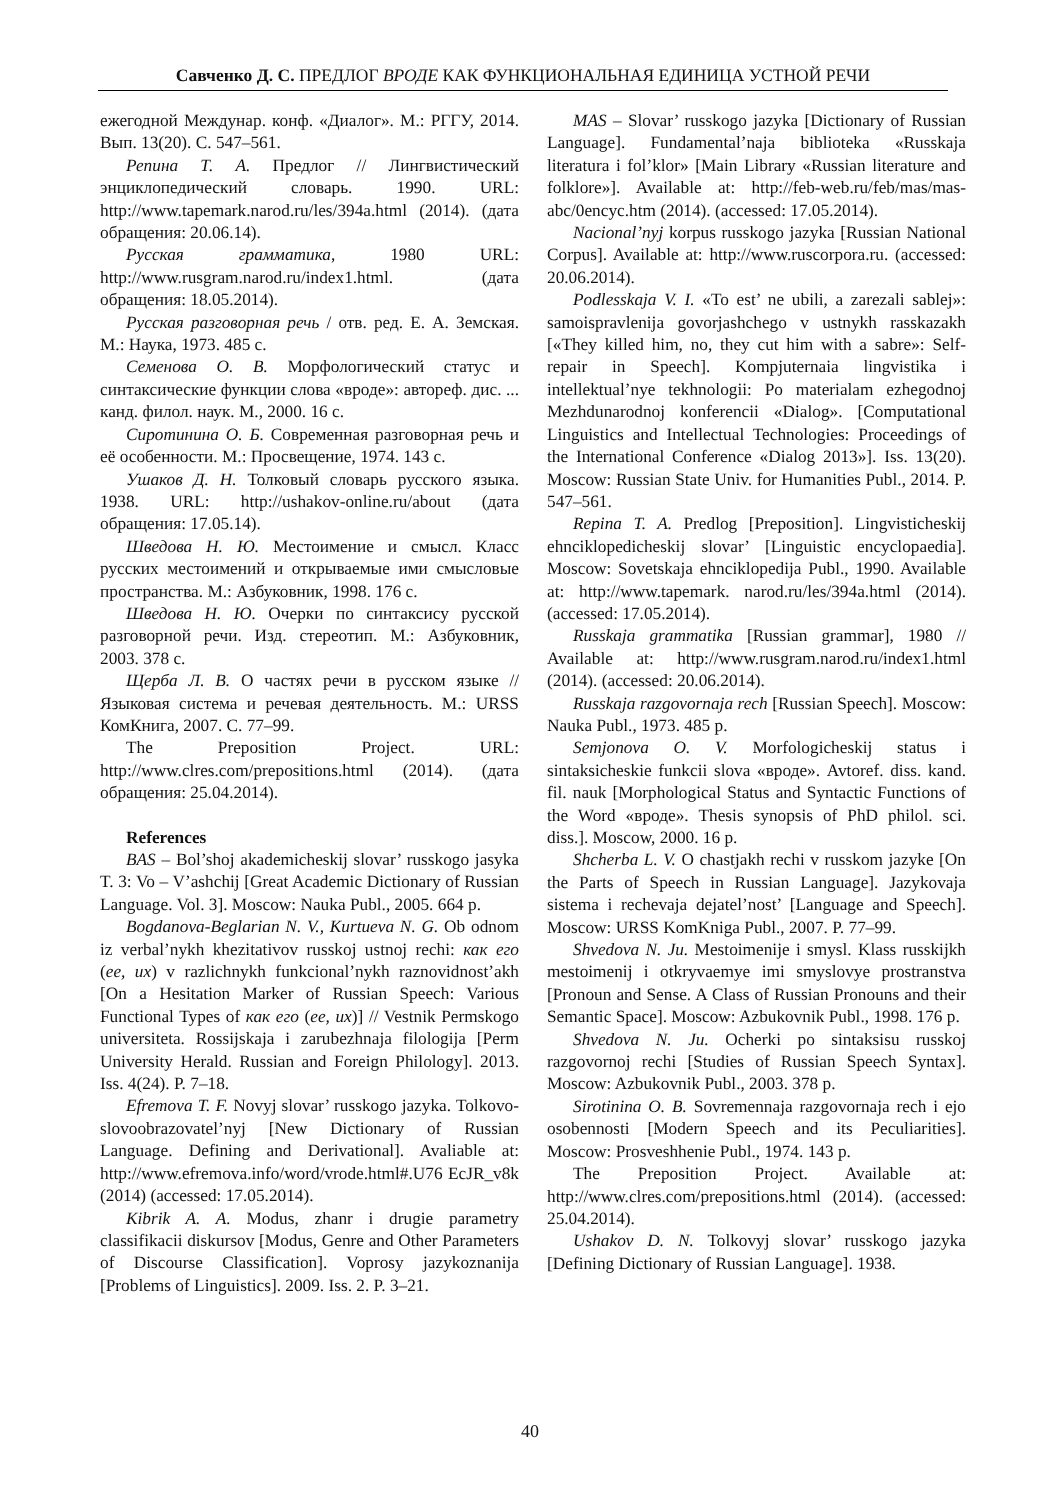Савченко Д. С. ПРЕДЛОГ ВРОДЕ КАК ФУНКЦИОНАЛЬНАЯ ЕДИНИЦА УСТНОЙ РЕЧИ
ежегодной Междунар. конф. «Диалог». М.: РГГУ, 2014. Вып. 13(20). С. 547–561.
Репина Т. А. Предлог // Лингвистический энциклопедический словарь. 1990. URL: http://www.tapemark.narod.ru/les/394a.html (2014). (дата обращения: 20.06.14).
Русская грамматика, 1980 URL: http://www.rusgram.narod.ru/index1.html. (дата обращения: 18.05.2014).
Русская разговорная речь / отв. ред. Е. А. Земская. М.: Наука, 1973. 485 с.
Семенова О. В. Морфологический статус и синтаксические функции слова «вроде»: автореф. дис. ... канд. филол. наук. М., 2000. 16 с.
Сиротинина О. Б. Современная разговорная речь и её особенности. М.: Просвещение, 1974. 143 с.
Ушаков Д. Н. Толковый словарь русского языка. 1938. URL: http://ushakov-online.ru/about (дата обращения: 17.05.14).
Шведова Н. Ю. Местоимение и смысл. Класс русских местоимений и открываемые ими смысловые пространства. М.: Азбуковник, 1998. 176 с.
Шведова Н. Ю. Очерки по синтаксису русской разговорной речи. Изд. стереотип. М.: Азбуковник, 2003. 378 с.
Щерба Л. В. О частях речи в русском языке // Языковая система и речевая деятельность. М.: URSS КомКнига, 2007. С. 77–99.
The Preposition Project. URL: http://www.clres.com/prepositions.html (2014). (дата обращения: 25.04.2014).
References
BAS – Bol’shoj akademicheskij slovar’ russkogo jasyka T. 3: Vo – V’ashchij [Great Academic Dictionary of Russian Language. Vol. 3]. Moscow: Nauka Publ., 2005. 664 p.
Bogdanova-Beglarian N. V., Kurtueva N. G. Ob odnom iz verbal’nykh khezitativov russkoj ustnoj rechi: как его (ее, их) v razlichnykh funkcional’nykh raznovidnost’akh [On a Hesitation Marker of Russian Speech: Various Functional Types of как его (ее, их)] // Vestnik Permskogo universiteta. Rossijskaja i zarubezhnaja filologija [Perm University Herald. Russian and Foreign Philology]. 2013. Iss. 4(24). P. 7–18.
Efremova T. F. Novyj slovar’ russkogo jazyka. Tolkovo-slovoobrazovatel’nyj [New Dictionary of Russian Language. Defining and Derivational]. Avaliable at: http://www.efremova.info/word/vrode.html#.U76 EcJR_v8k (2014) (accessed: 17.05.2014).
Kibrik A. A. Modus, zhanr i drugie parametry classifikacii diskursov [Modus, Genre and Other Parameters of Discourse Classification]. Voprosy jazykoznanija [Problems of Linguistics]. 2009. Iss. 2. P. 3–21.
MAS – Slovar’ russkogo jazyka [Dictionary of Russian Language]. Fundamental’naja biblioteka «Russkaja literatura i fol’klor» [Main Library «Russian literature and folklore»]. Available at: http://feb-web.ru/feb/mas/mas-abc/0encyc.htm (2014). (accessed: 17.05.2014).
Nacional’nyj korpus russkogo jazyka [Russian National Corpus]. Available at: http://www.ruscorpora.ru. (accessed: 20.06.2014).
Podlesskaja V. I. «To est’ ne ubili, a zarezali sablej»: samoispravlenija govorjashchego v ustnykh rasskazakh [«They killed him, no, they cut him with a sabre»: Self-repair in Speech]. Kompjuternaia lingvistika i intellektual’nye tekhnologii: Po materialam ezhegodnoj Mezhdunarodnoj konferencii «Dialog». [Computational Linguistics and Intellectual Technologies: Proceedings of the International Conference «Dialog 2013»]. Iss. 13(20). Moscow: Russian State Univ. for Humanities Publ., 2014. P. 547–561.
Repina T. A. Predlog [Preposition]. Lingvisticheskij ehnciklopedicheskij slovar’ [Linguistic encyclopaedia]. Moscow: Sovetskaja ehnciklopedija Publ., 1990. Available at: http://www.tapemark. narod.ru/les/394a.html (2014). (accessed: 17.05.2014).
Russkaja grammatika [Russian grammar], 1980 // Available at: http://www.rusgram.narod.ru/index1.html (2014). (accessed: 20.06.2014).
Russkaja razgovornaja rech [Russian Speech]. Moscow: Nauka Publ., 1973. 485 p.
Semjonova O. V. Morfologicheskij status i sintaksicheskie funkcii slova «вроде». Avtoref. diss. kand. fil. nauk [Morphological Status and Syntactic Functions of the Word «вроде». Thesis synopsis of PhD philol. sci. diss.]. Moscow, 2000. 16 p.
Shcherba L. V. O chastjakh rechi v russkom jazyke [On the Parts of Speech in Russian Language]. Jazykovaja sistema i rechevaja dejatel’nost’ [Language and Speech]. Moscow: URSS KomKniga Publ., 2007. P. 77–99.
Shvedova N. Ju. Mestoimenije i smysl. Klass russkijkh mestoimenij i otkryvaemye imi smyslovye prostranstva [Pronoun and Sense. A Class of Russian Pronouns and their Semantic Space]. Moscow: Azbukovnik Publ., 1998. 176 p.
Shvedova N. Ju. Ocherki po sintaksisu russkoj razgovornoj rechi [Studies of Russian Speech Syntax]. Moscow: Azbukovnik Publ., 2003. 378 p.
Sirotinina O. B. Sovremennaja razgovornaja rech i ejo osobennosti [Modern Speech and its Peculiarities]. Moscow: Prosveshhenie Publ., 1974. 143 p.
The Preposition Project. Available at: http://www.clres.com/prepositions.html (2014). (accessed: 25.04.2014).
Ushakov D. N. Tolkovyj slovar’ russkogo jazyka [Defining Dictionary of Russian Language]. 1938.
40